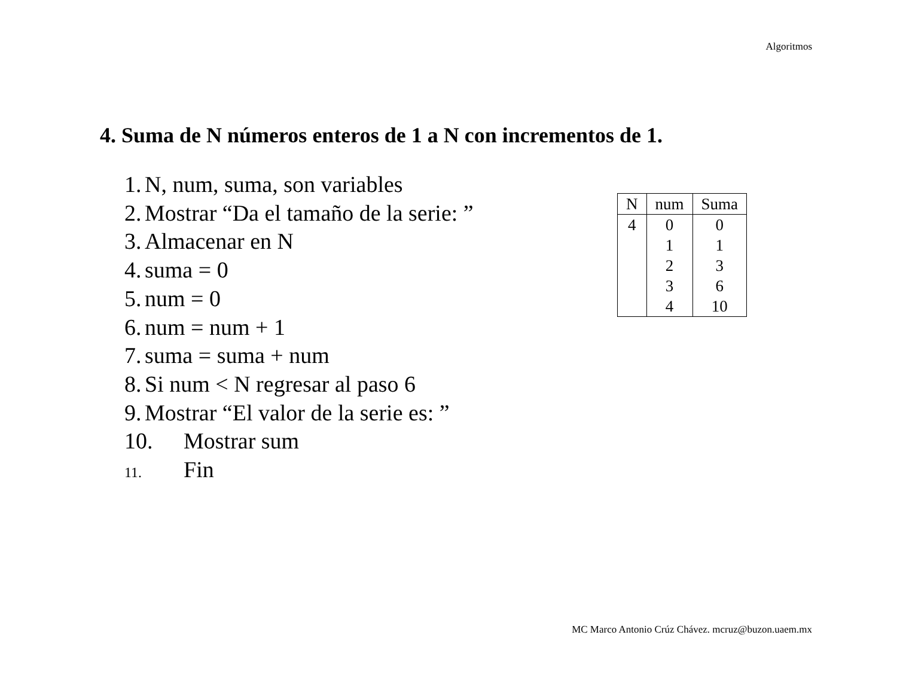Algoritmos
4. Suma de N números enteros de 1 a N con incrementos de 1.
1. N, num, suma, son variables
2. Mostrar “Da el tamaño de la serie: ”
3. Almacenar en N
4. suma = 0
5. num = 0
6. num = num + 1
7. suma = suma + num
8. Si num < N regresar al paso 6
9. Mostrar “El valor de la serie es: ”
10. Mostrar sum
11. Fin
| N | num | Suma |
| --- | --- | --- |
| 4 | 0 | 0 |
| | 1 | 1 |
| | 2 | 3 |
| | 3 | 6 |
| | 4 | 10 |
MC Marco Antonio Crúz Chávez. mcruz@buzon.uaem.mx